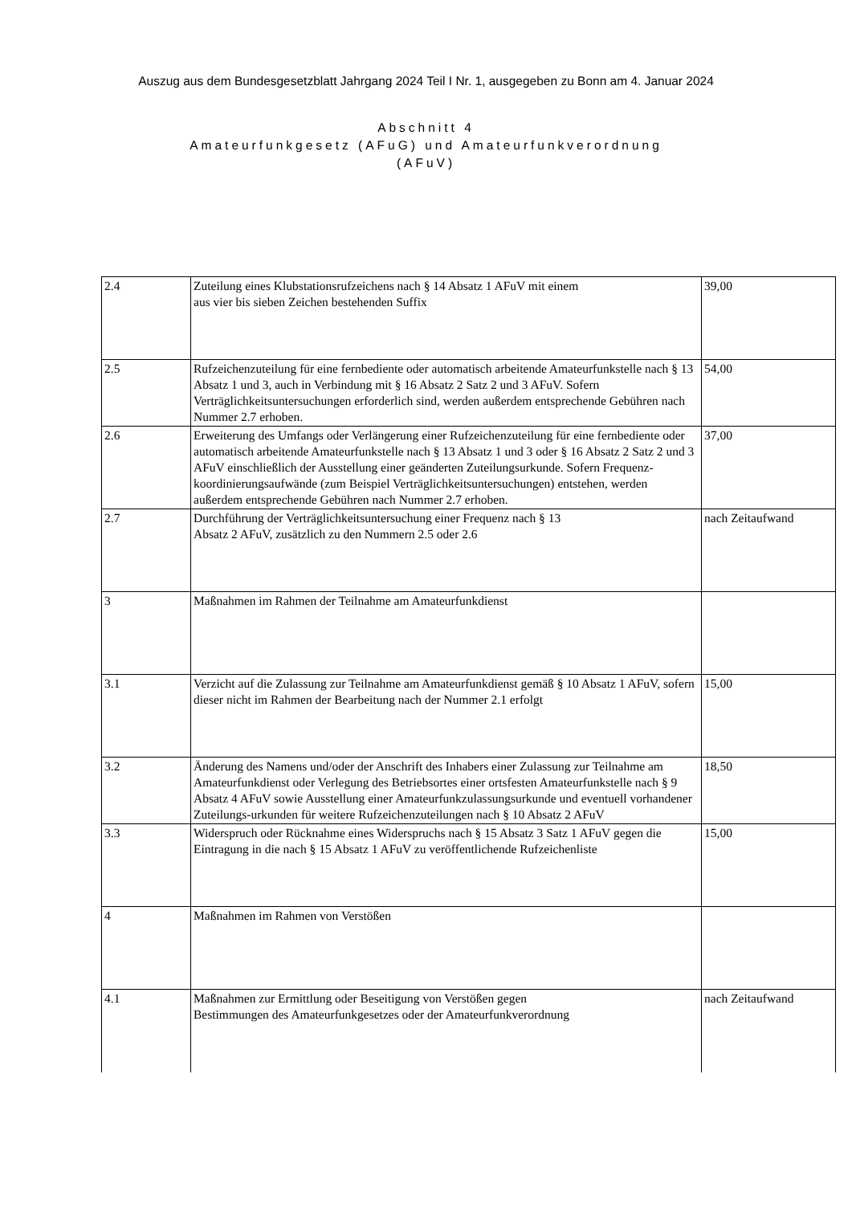Auszug aus dem Bundesgesetzblatt Jahrgang 2024 Teil I Nr. 1, ausgegeben zu Bonn am 4. Januar 2024
Abschnitt 4
Amateurfunkgesetz (AFuG) und Amateurfunkverordnung
(AFuV)
| 2.4 | Zuteilung eines Klubstationsrufzeichens nach § 14 Absatz 1 AFuV mit einem aus vier bis sieben Zeichen bestehenden Suffix | 39,00 |
| 2.5 | Rufzeichenzuteilung für eine fernbediente oder automatisch arbeitende Amateurfunkstelle nach § 13 Absatz 1 und 3, auch in Verbindung mit § 16 Absatz 2 Satz 2 und 3 AFuV. Sofern Verträglichkeitsuntersuchungen erforderlich sind, werden außerdem entsprechende Gebühren nach Nummer 2.7 erhoben. | 54,00 |
| 2.6 | Erweiterung des Umfangs oder Verlängerung einer Rufzeichenzuteilung für eine fernbediente oder automatisch arbeitende Amateurfunkstelle nach § 13 Absatz 1 und 3 oder § 16 Absatz 2 Satz 2 und 3 AFuV einschließlich der Ausstellung einer geänderten Zuteilungsurkunde. Sofern Frequenz-koordinierungsaufwände (zum Beispiel Verträglichkeitsuntersuchungen) entstehen, werden außerdem entsprechende Gebühren nach Nummer 2.7 erhoben. | 37,00 |
| 2.7 | Durchführung der Verträglichkeitsuntersuchung einer Frequenz nach § 13 Absatz 2 AFuV, zusätzlich zu den Nummern 2.5 oder 2.6 | nach Zeitaufwand |
| 3 | Maßnahmen im Rahmen der Teilnahme am Amateurfunkdienst | |
| 3.1 | Verzicht auf die Zulassung zur Teilnahme am Amateurfunkdienst gemäß § 10 Absatz 1 AFuV, sofern dieser nicht im Rahmen der Bearbeitung nach der Nummer 2.1 erfolgt | 15,00 |
| 3.2 | Änderung des Namens und/oder der Anschrift des Inhabers einer Zulassung zur Teilnahme am Amateurfunkdienst oder Verlegung des Betriebsortes einer ortsfesten Amateurfunkstelle nach § 9 Absatz 4 AFuV sowie Ausstellung einer Amateurfunkzulassungsurkunde und eventuell vorhandener Zuteilungs-urkunden für weitere Rufzeichenzuteilungen nach § 10 Absatz 2 AFuV | 18,50 |
| 3.3 | Widerspruch oder Rücknahme eines Widerspruchs nach § 15 Absatz 3 Satz 1 AFuV gegen die Eintragung in die nach § 15 Absatz 1 AFuV zu veröffentlichende Rufzeichenliste | 15,00 |
| 4 | Maßnahmen im Rahmen von Verstößen | |
| 4.1 | Maßnahmen zur Ermittlung oder Beseitigung von Verstößen gegen Bestimmungen des Amateurfunkgesetzes oder der Amateurfunkverordnung | nach Zeitaufwand |